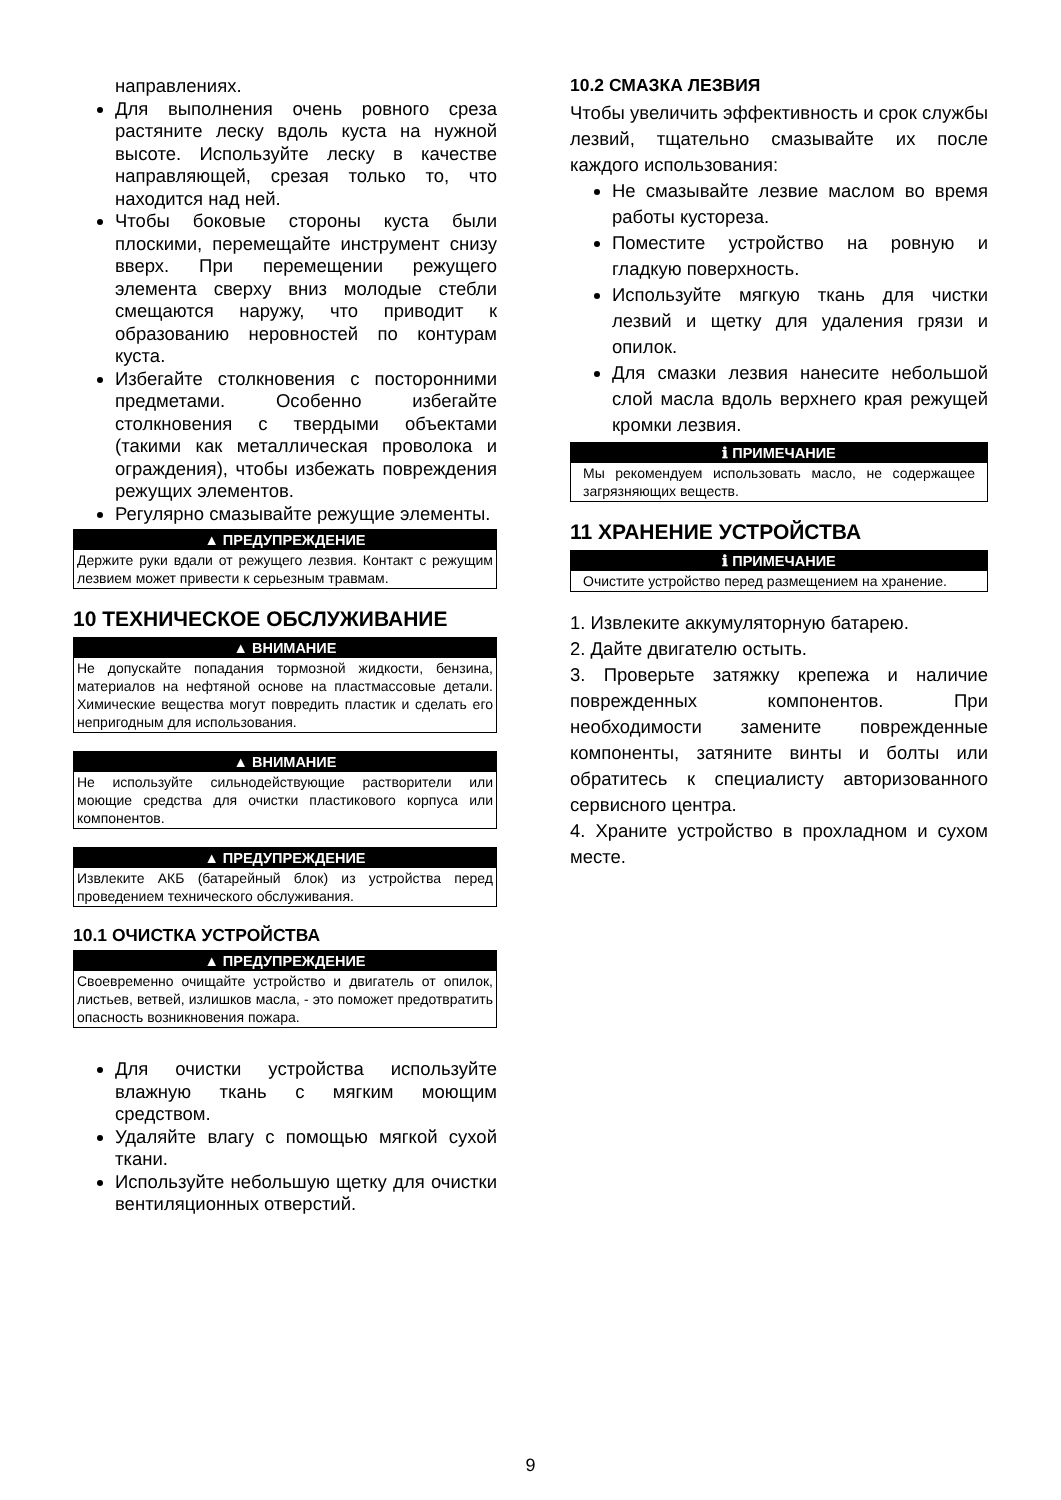направлениях.
Для выполнения очень ровного среза растяните леску вдоль куста на нужной высоте. Используйте леску в качестве направляющей, срезая только то, что находится над ней.
Чтобы боковые стороны куста были плоскими, перемещайте инструмент снизу вверх. При перемещении режущего элемента сверху вниз молодые стебли смещаются наружу, что приводит к образованию неровностей по контурам куста.
Избегайте столкновения с посторонними предметами. Особенно избегайте столкновения с твердыми объектами (такими как металлическая проволока и ограждения), чтобы избежать повреждения режущих элементов.
Регулярно смазывайте режущие элементы.
▲ ПРЕДУПРЕЖДЕНИЕ
Держите руки вдали от режущего лезвия. Контакт с режущим лезвием может привести к серьезным травмам.
10 ТЕХНИЧЕСКОЕ ОБСЛУЖИВАНИЕ
▲ ВНИМАНИЕ
Не допускайте попадания тормозной жидкости, бензина, материалов на нефтяной основе на пластмассовые детали. Химические вещества могут повредить пластик и сделать его непригодным для использования.
▲ ВНИМАНИЕ
Не используйте сильнодействующие растворители или моющие средства для очистки пластикового корпуса или компонентов.
▲ ПРЕДУПРЕЖДЕНИЕ
Извлеките АКБ (батарейный блок) из устройства перед проведением технического обслуживания.
10.1 ОЧИСТКА УСТРОЙСТВА
▲ ПРЕДУПРЕЖДЕНИЕ
Своевременно очищайте устройство и двигатель от опилок, листьев, ветвей, излишков масла, - это поможет предотвратить опасность возникновения пожара.
Для очистки устройства используйте влажную ткань с мягким моющим средством.
Удаляйте влагу с помощью мягкой сухой ткани.
Используйте небольшую щетку для очистки вентиляционных отверстий.
10.2 СМАЗКА ЛЕЗВИЯ
Чтобы увеличить эффективность и срок службы лезвий, тщательно смазывайте их после каждого использования:
Не смазывайте лезвие маслом во время работы кустореза.
Поместите устройство на ровную и гладкую поверхность.
Используйте мягкую ткань для чистки лезвий и щетку для удаления грязи и опилок.
Для смазки лезвия нанесите небольшой слой масла вдоль верхнего края режущей кромки лезвия.
ℹ ПРИМЕЧАНИЕ
Мы рекомендуем использовать масло, не содержащее загрязняющих веществ.
11 ХРАНЕНИЕ УСТРОЙСТВА
ℹ ПРИМЕЧАНИЕ
Очистите устройство перед размещением на хранение.
1. Извлеките аккумуляторную батарею.
2. Дайте двигателю остыть.
3. Проверьте затяжку крепежа и наличие поврежденных компонентов. При необходимости замените поврежденные компоненты, затяните винты и болты или обратитесь к специалисту авторизованного сервисного центра.
4. Храните устройство в прохладном и сухом месте.
9